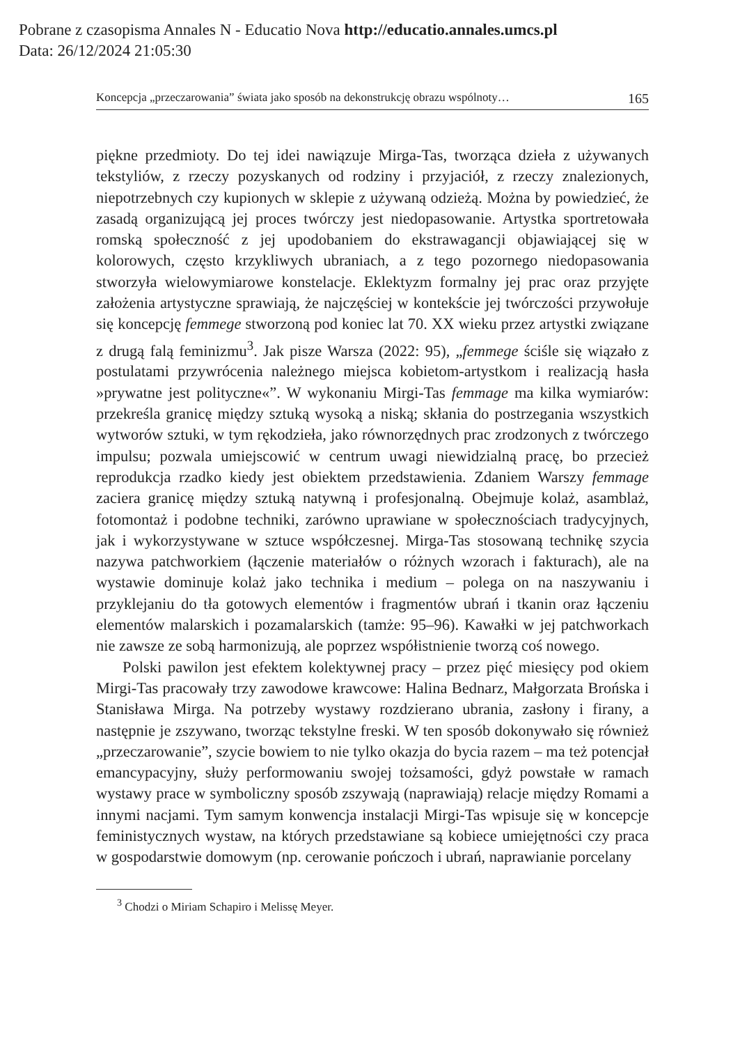Pobrane z czasopisma Annales N - Educatio Nova http://educatio.annales.umcs.pl
Data: 26/12/2024 21:05:30
Koncepcja „przeczarowania” świata jako sposób na dekonstrukcję obrazu wspólnoty… 165
piękne przedmioty. Do tej idei nawiązuje Mirga-Tas, tworząca dzieła z używanych tekstyliów, z rzeczy pozyskanych od rodziny i przyjaciół, z rzeczy znalezionych, niepotrzebnych czy kupionych w sklepie z używaną odzieżą. Można by powiedzieć, że zasadą organizującą jej proces twórczy jest niedopasowanie. Artystka sportretowała romską społeczność z jej upodobaniem do ekstrawagancji objawiającej się w kolorowych, często krzykliwych ubraniach, a z tego pozornego niedopasowania stworzyła wielowymiarowe konstelacje. Eklektyzm formalny jej prac oraz przyjęte założenia artystyczne sprawiają, że najczęściej w kontekście jej twórczości przywołuje się koncepcję femmege stworzoną pod koniec lat 70. XX wieku przez artystki związane z drugą falą feminizmu<sup>3</sup>. Jak pisze Warsza (2022: 95), „femmege ściśle się wiązało z postulatami przywrócenia należnego miejsca kobietom-artystkom i realizacją hasła »prywatne jest polityczne«”. W wykonaniu Mirgi-Tas femmage ma kilka wymiarów: przekreśla granicę między sztuką wysoką a niską; skłania do postrzegania wszystkich wytworów sztuki, w tym rękodzieła, jako równorzędnych prac zrodzonych z twórczego impulsu; pozwala umiejscowić w centrum uwagi niewidzialną pracę, bo przecież reprodukcja rzadko kiedy jest obiektem przedstawienia. Zdaniem Warszy femmage zaciera granicę między sztuką natywną i profesjonalną. Obejmuje kolaż, asamblaż, fotomontaż i podobne techniki, zarówno uprawiane w społecznościach tradycyjnych, jak i wykorzystywane w sztuce współczesnej. Mirga-Tas stosowaną technikę szycia nazywa patchworkiem (łączenie materiałów o różnych wzorach i fakturach), ale na wystawie dominuje kolaż jako technika i medium – polega on na naszywaniu i przyklejaniu do tła gotowych elementów i fragmentów ubrań i tkanin oraz łączeniu elementów malarskich i pozamalarskich (tamże: 95–96). Kawałki w jej patchworkach nie zawsze ze sobą harmonizują, ale poprzez współistnienie tworzą coś nowego.
Polski pawilon jest efektem kolektywnej pracy – przez pięć miesięcy pod okiem Mirgi-Tas pracowały trzy zawodowe krawcowe: Halina Bednarz, Małgorzata Brońska i Stanisława Mirga. Na potrzeby wystawy rozdzierano ubrania, zasłony i firany, a następnie je zszywano, tworząc tekstylne freski. W ten sposób dokonywało się również „przeczarowanie”, szycie bowiem to nie tylko okazja do bycia razem – ma też potencjał emancypacyjny, służy performowaniu swojej tożsamości, gdyż powstałe w ramach wystawy prace w symboliczny sposób zszywają (naprawiają) relacje między Romami a innymi nacjami. Tym samym konwencja instalacji Mirgi-Tas wpisuje się w koncepcje feministycznych wystaw, na których przedstawiane są kobiece umiejętności czy praca w gospodarstwie domowym (np. cerowanie pończoch i ubrań, naprawianie porcelany
<sup>3</sup> Chodzi o Miriam Schapiro i Melissę Meyer.